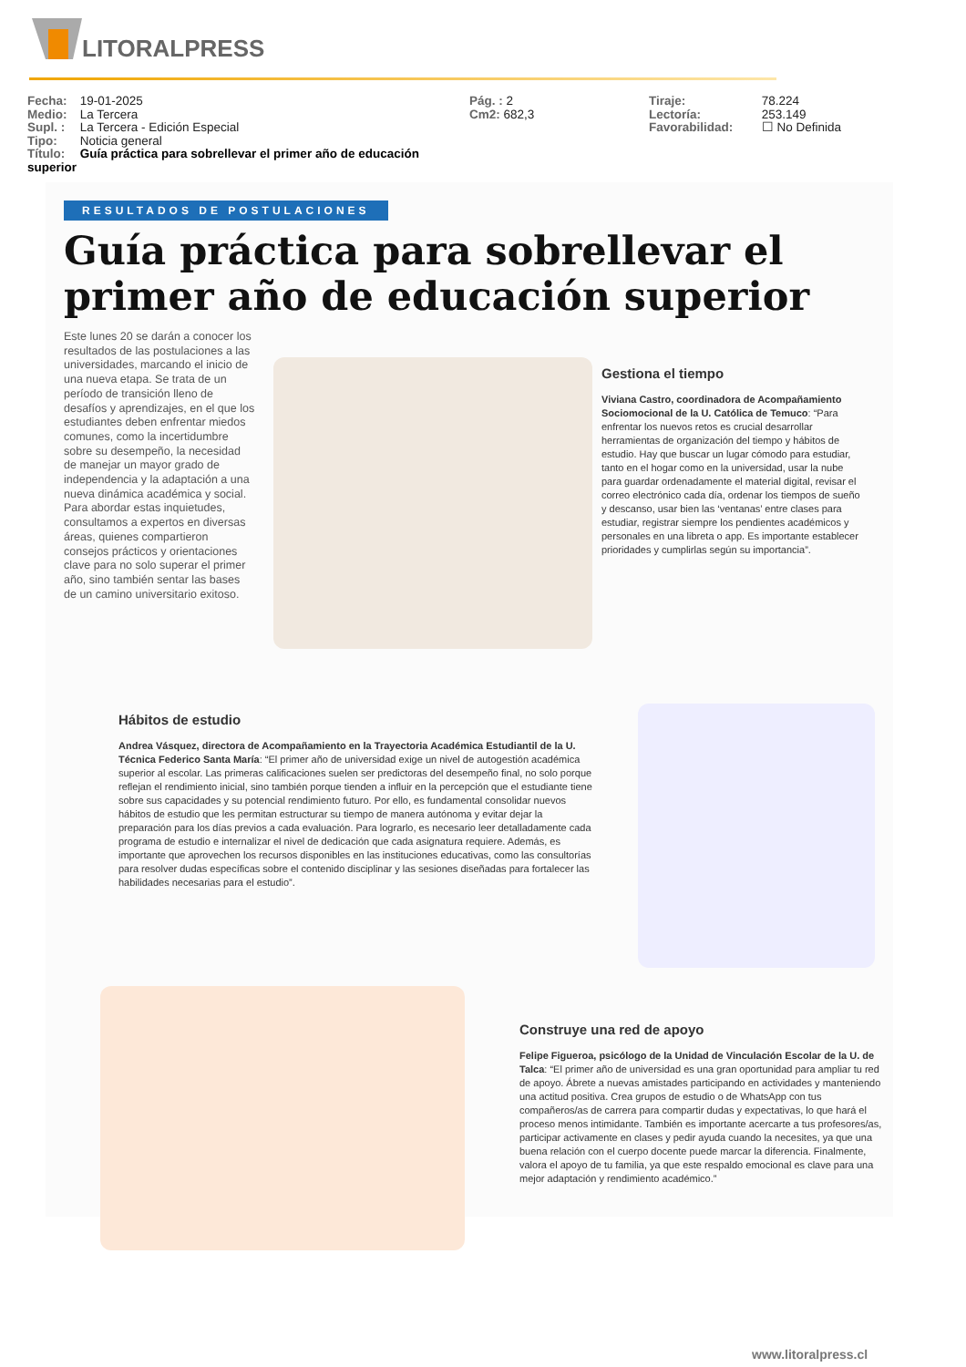LITORALPRESS
Fecha: 19-01-2025
Medio: La Tercera
Supl. : La Tercera - Edición Especial
Tipo: Noticia general
Título: Guía práctica para sobrellevar el primer año de educación superior
Pág. : 2
Cm2: 682,3
Tiraje: 78.224
Lectoría: 253.149
Favorabilidad: ☐ No Definida
RESULTADOS DE POSTULACIONES
Guía práctica para sobrellevar el primer año de educación superior
Este lunes 20 se darán a conocer los resultados de las postulaciones a las universidades, marcando el inicio de una nueva etapa. Se trata de un período de transición lleno de desafíos y aprendizajes, en el que los estudiantes deben enfrentar miedos comunes, como la incertidumbre sobre su desempeño, la necesidad de manejar un mayor grado de independencia y la adaptación a una nueva dinámica académica y social.
Para abordar estas inquietudes, consultamos a expertos en diversas áreas, quienes compartieron consejos prácticos y orientaciones clave para no solo superar el primer año, sino también sentar las bases de un camino universitario exitoso.
Gestiona el tiempo
Viviana Castro, coordinadora de Acompañamiento Sociomocional de la U. Católica de Temuco: “Para enfrentar los nuevos retos es crucial desarrollar herramientas de organización del tiempo y hábitos de estudio. Hay que buscar un lugar cómodo para estudiar, tanto en el hogar como en la universidad, usar la nube para guardar ordenadamente el material digital, revisar el correo electrónico cada día, ordenar los tiempos de sueño y descanso, usar bien las ‘ventanas’ entre clases para estudiar, registrar siempre los pendientes académicos y personales en una libreta o app. Es importante establecer prioridades y cumplirlas según su importancia”.
Hábitos de estudio
Andrea Vásquez, directora de Acompañamiento en la Trayectoria Académica Estudiantil de la U. Técnica Federico Santa María: “El primer año de universidad exige un nivel de autogestión académica superior al escolar. Las primeras calificaciones suelen ser predictoras del desempeño final, no solo porque reflejan el rendimiento inicial, sino también porque tienden a influir en la percepción que el estudiante tiene sobre sus capacidades y su potencial rendimiento futuro. Por ello, es fundamental consolidar nuevos hábitos de estudio que les permitan estructurar su tiempo de manera autónoma y evitar dejar la preparación para los días previos a cada evaluación. Para lograrlo, es necesario leer detalladamente cada programa de estudio e internalizar el nivel de dedicación que cada asignatura requiere. Además, es importante que aprovechen los recursos disponibles en las instituciones educativas, como las consultorías para resolver dudas específicas sobre el contenido disciplinar y las sesiones diseñadas para fortalecer las habilidades necesarias para el estudio”.
Construye una red de apoyo
Felipe Figueroa, psicólogo de la Unidad de Vinculación Escolar de la U. de Talca: “El primer año de universidad es una gran oportunidad para ampliar tu red de apoyo. Ábrete a nuevas amistades participando en actividades y manteniendo una actitud positiva. Crea grupos de estudio o de WhatsApp con tus compañeros/as de carrera para compartir dudas y expectativas, lo que hará el proceso menos intimidante. También es importante acercarte a tus profesores/as, participar activamente en clases y pedir ayuda cuando la necesites, ya que una buena relación con el cuerpo docente puede marcar la diferencia. Finalmente, valora el apoyo de tu familia, ya que este respaldo emocional es clave para una mejor adaptación y rendimiento académico.”
www.litoralpress.cl